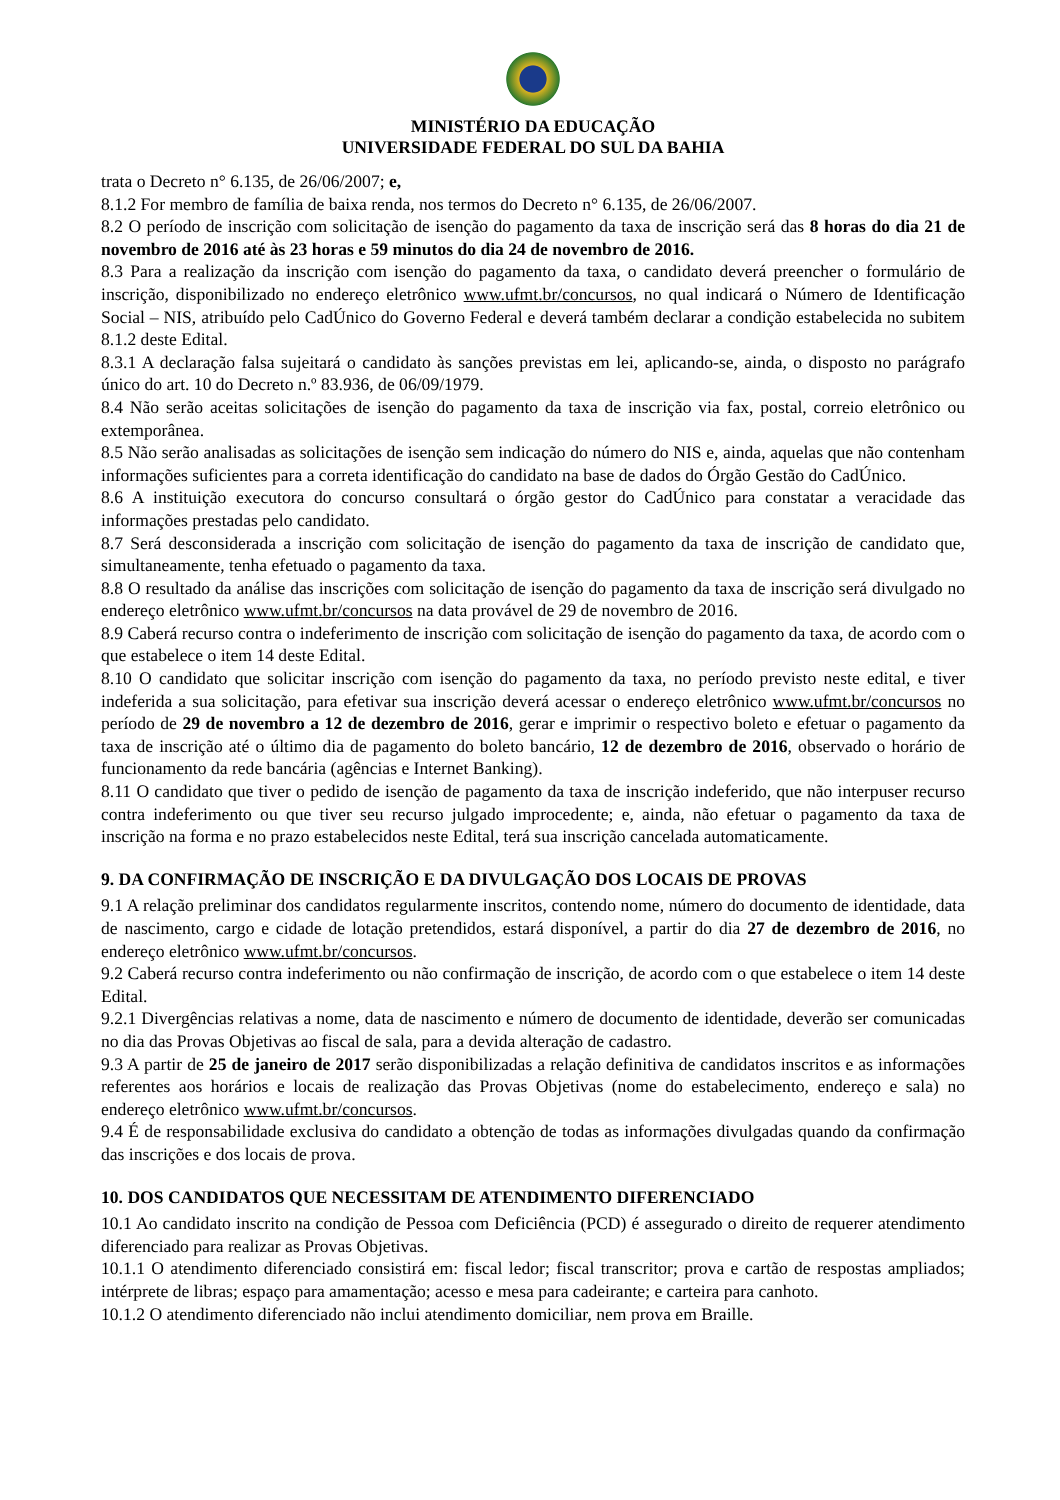MINISTÉRIO DA EDUCAÇÃO
UNIVERSIDADE FEDERAL DO SUL DA BAHIA
trata o Decreto n° 6.135, de 26/06/2007; e,
8.1.2 For membro de família de baixa renda, nos termos do Decreto n° 6.135, de 26/06/2007.
8.2 O período de inscrição com solicitação de isenção do pagamento da taxa de inscrição será das 8 horas do dia 21 de novembro de 2016 até às 23 horas e 59 minutos do dia 24 de novembro de 2016.
8.3 Para a realização da inscrição com isenção do pagamento da taxa, o candidato deverá preencher o formulário de inscrição, disponibilizado no endereço eletrônico www.ufmt.br/concursos, no qual indicará o Número de Identificação Social – NIS, atribuído pelo CadÚnico do Governo Federal e deverá também declarar a condição estabelecida no subitem 8.1.2 deste Edital.
8.3.1 A declaração falsa sujeitará o candidato às sanções previstas em lei, aplicando-se, ainda, o disposto no parágrafo único do art. 10 do Decreto n.º 83.936, de 06/09/1979.
8.4 Não serão aceitas solicitações de isenção do pagamento da taxa de inscrição via fax, postal, correio eletrônico ou extemporânea.
8.5 Não serão analisadas as solicitações de isenção sem indicação do número do NIS e, ainda, aquelas que não contenham informações suficientes para a correta identificação do candidato na base de dados do Órgão Gestão do CadÚnico.
8.6 A instituição executora do concurso consultará o órgão gestor do CadÚnico para constatar a veracidade das informações prestadas pelo candidato.
8.7 Será desconsiderada a inscrição com solicitação de isenção do pagamento da taxa de inscrição de candidato que, simultaneamente, tenha efetuado o pagamento da taxa.
8.8 O resultado da análise das inscrições com solicitação de isenção do pagamento da taxa de inscrição será divulgado no endereço eletrônico www.ufmt.br/concursos na data provável de 29 de novembro de 2016.
8.9 Caberá recurso contra o indeferimento de inscrição com solicitação de isenção do pagamento da taxa, de acordo com o que estabelece o item 14 deste Edital.
8.10 O candidato que solicitar inscrição com isenção do pagamento da taxa, no período previsto neste edital, e tiver indeferida a sua solicitação, para efetivar sua inscrição deverá acessar o endereço eletrônico www.ufmt.br/concursos no período de 29 de novembro a 12 de dezembro de 2016, gerar e imprimir o respectivo boleto e efetuar o pagamento da taxa de inscrição até o último dia de pagamento do boleto bancário, 12 de dezembro de 2016, observado o horário de funcionamento da rede bancária (agências e Internet Banking).
8.11 O candidato que tiver o pedido de isenção de pagamento da taxa de inscrição indeferido, que não interpuser recurso contra indeferimento ou que tiver seu recurso julgado improcedente; e, ainda, não efetuar o pagamento da taxa de inscrição na forma e no prazo estabelecidos neste Edital, terá sua inscrição cancelada automaticamente.
9. DA CONFIRMAÇÃO DE INSCRIÇÃO E DA DIVULGAÇÃO DOS LOCAIS DE PROVAS
9.1 A relação preliminar dos candidatos regularmente inscritos, contendo nome, número do documento de identidade, data de nascimento, cargo e cidade de lotação pretendidos, estará disponível, a partir do dia 27 de dezembro de 2016, no endereço eletrônico www.ufmt.br/concursos.
9.2 Caberá recurso contra indeferimento ou não confirmação de inscrição, de acordo com o que estabelece o item 14 deste Edital.
9.2.1 Divergências relativas a nome, data de nascimento e número de documento de identidade, deverão ser comunicadas no dia das Provas Objetivas ao fiscal de sala, para a devida alteração de cadastro.
9.3 A partir de 25 de janeiro de 2017 serão disponibilizadas a relação definitiva de candidatos inscritos e as informações referentes aos horários e locais de realização das Provas Objetivas (nome do estabelecimento, endereço e sala) no endereço eletrônico www.ufmt.br/concursos.
9.4 É de responsabilidade exclusiva do candidato a obtenção de todas as informações divulgadas quando da confirmação das inscrições e dos locais de prova.
10. DOS CANDIDATOS QUE NECESSITAM DE ATENDIMENTO DIFERENCIADO
10.1 Ao candidato inscrito na condição de Pessoa com Deficiência (PCD) é assegurado o direito de requerer atendimento diferenciado para realizar as Provas Objetivas.
10.1.1 O atendimento diferenciado consistirá em: fiscal ledor; fiscal transcritor; prova e cartão de respostas ampliados; intérprete de libras; espaço para amamentação; acesso e mesa para cadeirante; e carteira para canhoto.
10.1.2 O atendimento diferenciado não inclui atendimento domiciliar, nem prova em Braille.